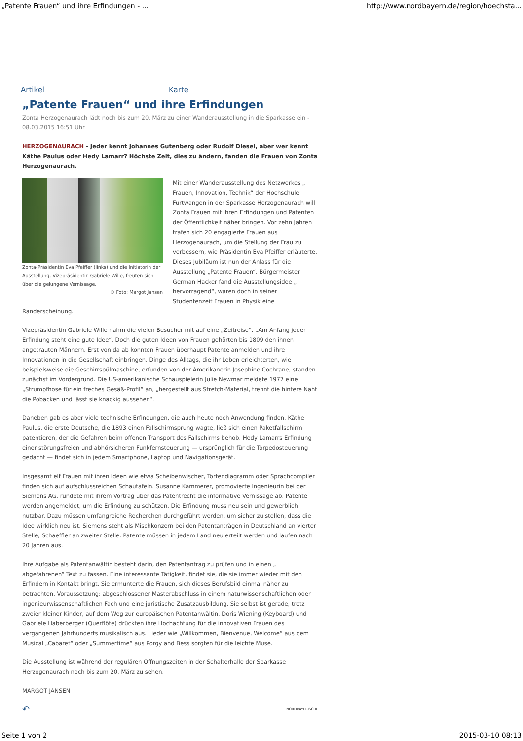„Patente Frauen“ und ihre Erfindungen - ... http://www.nordbayern.de/region/hoechsta...
Artikel Karte
„Patente Frauen“ und ihre Erfindungen
Zonta Herzogenaurach lädt noch bis zum 20. März zu einer Wanderausstellung in die Sparkasse ein - 08.03.2015 16:51 Uhr
HERZOGENAURACH - Jeder kennt Johannes Gutenberg oder Rudolf Diesel, aber wer kennt Käthe Paulus oder Hedy Lamarr? Höchste Zeit, dies zu ändern, fanden die Frauen von Zonta Herzogenaurach.
Zonta-Präsidentin Eva Pfeiffer (links) und die Initiatorin der Ausstellung, Vizepräsidentin Gabriele Wille, freuten sich über die gelungene Vernissage.
© Foto: Margot Jansen
Mit einer Wanderausstellung des Netzwerkes „ Frauen, Innovation, Technik“ der Hochschule Furtwangen in der Sparkasse Herzogenaurach will Zonta Frauen mit ihren Erfindungen und Patenten der Öffentlichkeit näher bringen. Vor zehn Jahren trafen sich 20 engagierte Frauen aus Herzogenaurach, um die Stellung der Frau zu verbessern, wie Präsidentin Eva Pfeiffer erläuterte. Dieses Jubiläum ist nun der Anlass für die Ausstellung „Patente Frauen“. Bürgermeister German Hacker fand die Ausstellungsidee „ hervorragend“, waren doch in seiner Studentenzeit Frauen in Physik eine Randerscheinung.
Vizepräsidentin Gabriele Wille nahm die vielen Besucher mit auf eine „Zeitreise“. „Am Anfang jeder Erfindung steht eine gute Idee“. Doch die guten Ideen von Frauen gehörten bis 1809 den ihnen angetrauten Männern. Erst von da ab konnten Frauen überhaupt Patente anmelden und ihre Innovationen in die Gesellschaft einbringen. Dinge des Alltags, die ihr Leben erleichterten, wie beispielsweise die Geschirrspülmaschine, erfunden von der Amerikanerin Josephine Cochrane, standen zunächst im Vordergrund. Die US-amerikanische Schauspielerin Julie Newmar meldete 1977 eine „Strumpfhose für ein freches Gesäß-Profil“ an, „hergestellt aus Stretch-Material, trennt die hintere Naht die Pobacken und lässt sie knackig aussehen“.
Daneben gab es aber viele technische Erfindungen, die auch heute noch Anwendung finden. Käthe Paulus, die erste Deutsche, die 1893 einen Fallschirmsprung wagte, ließ sich einen Paketfallschirm patentieren, der die Gefahren beim offenen Transport des Fallschirms behob. Hedy Lamarrs Erfindung einer störungsfreien und abhörsicheren Funkfernsteuerung — ursprünglich für die Torpedosteuerung gedacht — findet sich in jedem Smartphone, Laptop und Navigationsgerät.
Insgesamt elf Frauen mit ihren Ideen wie etwa Scheibenwischer, Tortendiagramm oder Sprachcompiler finden sich auf aufschlussreichen Schautafeln. Susanne Kammerer, promovierte Ingenieurin bei der Siemens AG, rundete mit ihrem Vortrag über das Patentrecht die informative Vernissage ab. Patente werden angemeldet, um die Erfindung zu schützen. Die Erfindung muss neu sein und gewerblich nutzbar. Dazu müssen umfangreiche Recherchen durchgeführt werden, um sicher zu stellen, dass die Idee wirklich neu ist. Siemens steht als Mischkonzern bei den Patentanträgen in Deutschland an vierter Stelle, Schaeffler an zweiter Stelle. Patente müssen in jedem Land neu erteilt werden und laufen nach 20 Jahren aus.
Ihre Aufgabe als Patentanwältin besteht darin, den Patentantrag zu prüfen und in einen „ abgefahrenen“ Text zu fassen. Eine interessante Tätigkeit, findet sie, die sie immer wieder mit den Erfindern in Kontakt bringt. Sie ermunterte die Frauen, sich dieses Berufsbild einmal näher zu betrachten. Voraussetzung: abgeschlossener Masterabschluss in einem naturwissenschaftlichen oder ingenieurwissenschaftlichen Fach und eine juristische Zusatzausbildung. Sie selbst ist gerade, trotz zweier kleiner Kinder, auf dem Weg zur europäischen Patentanwältin. Doris Wiening (Keyboard) und Gabriele Haberberger (Querflöte) drückten ihre Hochachtung für die innovativen Frauen des vergangenen Jahrhunderts musikalisch aus. Lieder wie „Willkommen, Bienvenue, Welcome“ aus dem Musical „Cabaret“ oder „Summertime“ aus Porgy and Bess sorgten für die leichte Muse.
Die Ausstellung ist während der regulären Öffnungszeiten in der Schalterhalle der Sparkasse Herzogenaurach noch bis zum 20. März zu sehen.
MARGOT JANSEN
↶ NORDBAYERISCHE
Seite 1 von 2 2015-03-10 08:13